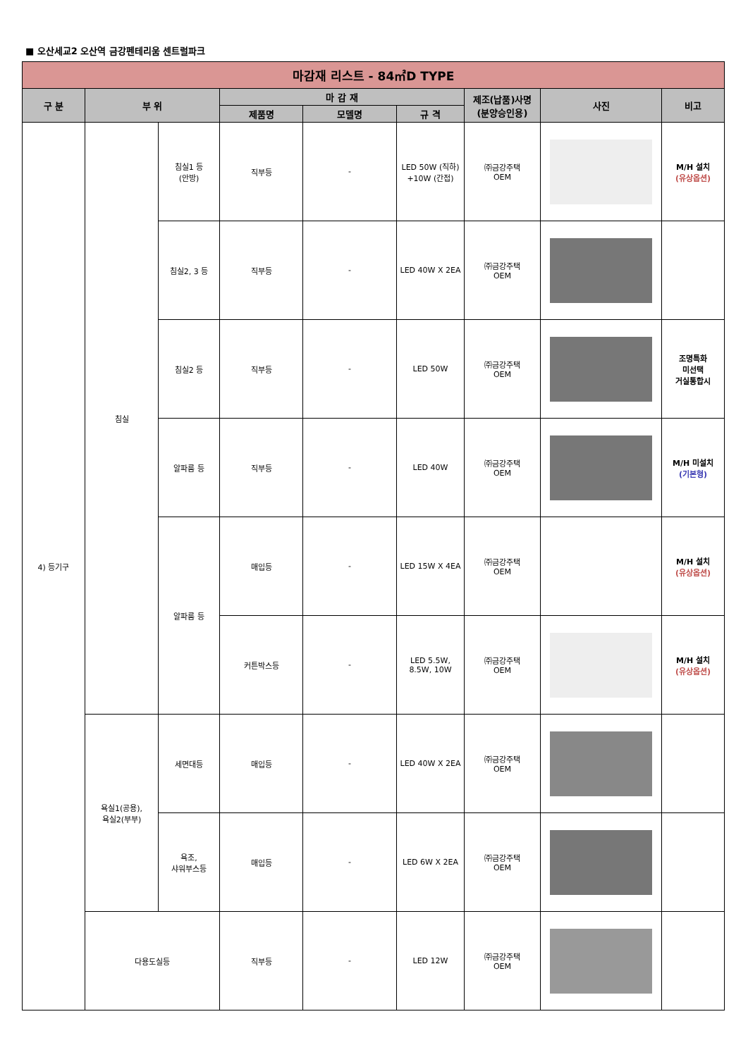■ 오산세교2 오산역 금강펜테리움 센트럴파크
| 마감재 리스트 - 84㎡D TYPE | | | | | | | | |
| --- | --- | --- | --- | --- | --- | --- | --- | --- |
| 구 분 | 부 위 | | 마 감 재 | | | 제조(납품)사명 (분양승인용) | 사진 | 비고 |
| | | | 제품명 | 모델명 | 규 격 | | | |
| 4) 등기구 | 침실 | 침실1 등 (안방) | 직부등 | - | LED 50W (직하) +10W (간접) | ㈜금강주택 OEM | | M/H 설치 (유상옵션) |
| | | 침실2, 3 등 | 직부등 | - | LED 40W X 2EA | ㈜금강주택 OEM | | |
| | | 침실2 등 | 직부등 | - | LED 50W | ㈜금강주택 OEM | | 조명특화 미선택 거실통합시 |
| | | 알파룸 등 | 직부등 | - | LED 40W | ㈜금강주택 OEM | | M/H 미설치 (기본형) |
| | | 알파룸 등 | 매입등 | - | LED 15W X 4EA | ㈜금강주택 OEM | | M/H 설치 (유상옵션) |
| | | | 커튼박스등 | - | LED 5.5W, 8.5W, 10W | ㈜금강주택 OEM | | M/H 설치 (유상옵션) |
| | 욕실1(공용), 욕실2(부부) | 세면대등 | 매입등 | - | LED 40W X 2EA | ㈜금강주택 OEM | | |
| | | 욕조, 샤워부스등 | 매입등 | - | LED 6W X 2EA | ㈜금강주택 OEM | | |
| | 다용도실등 | | 직부등 | - | LED 12W | ㈜금강주택 OEM | | |